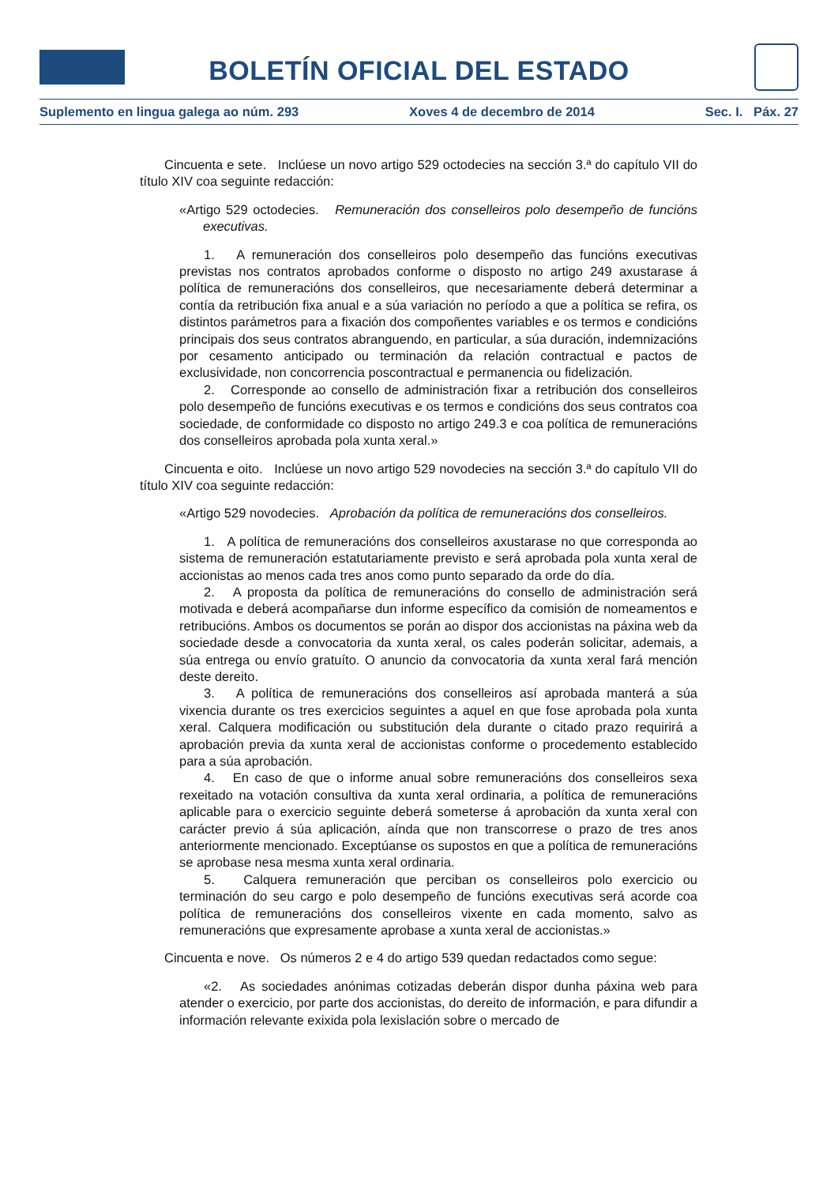BOLETÍN OFICIAL DEL ESTADO
Suplemento en lingua galega ao núm. 293 Xoves 4 de decembro de 2014 Sec. I. Páx. 27
Cincuenta e sete. Inclúese un novo artigo 529 octodecies na sección 3.ª do capítulo VII do título XIV coa seguinte redacción:
«Artigo 529 octodecies. Remuneración dos conselleiros polo desempeño de funcións executivas.
1. A remuneración dos conselleiros polo desempeño das funcións executivas previstas nos contratos aprobados conforme o disposto no artigo 249 axustarase á política de remuneracións dos conselleiros, que necesariamente deberá determinar a contía da retribución fixa anual e a súa variación no período a que a política se refira, os distintos parámetros para a fixación dos compoñentes variables e os termos e condicións principais dos seus contratos abranguendo, en particular, a súa duración, indemnizacións por cesamento anticipado ou terminación da relación contractual e pactos de exclusividade, non concorrencia poscontractual e permanencia ou fidelización.
2. Corresponde ao consello de administración fixar a retribución dos conselleiros polo desempeño de funcións executivas e os termos e condicións dos seus contratos coa sociedade, de conformidade co disposto no artigo 249.3 e coa política de remuneracións dos conselleiros aprobada pola xunta xeral.»
Cincuenta e oito. Inclúese un novo artigo 529 novodecies na sección 3.ª do capítulo VII do título XIV coa seguinte redacción:
«Artigo 529 novodecies. Aprobación da política de remuneracións dos conselleiros.
1. A política de remuneracións dos conselleiros axustarase no que corresponda ao sistema de remuneración estatutariamente previsto e será aprobada pola xunta xeral de accionistas ao menos cada tres anos como punto separado da orde do día.
2. A proposta da política de remuneracións do consello de administración será motivada e deberá acompañarse dun informe específico da comisión de nomeamentos e retribucións. Ambos os documentos se porán ao dispor dos accionistas na páxina web da sociedade desde a convocatoria da xunta xeral, os cales poderán solicitar, ademais, a súa entrega ou envío gratuíto. O anuncio da convocatoria da xunta xeral fará mención deste dereito.
3. A política de remuneracións dos conselleiros así aprobada manterá a súa vixencia durante os tres exercicios seguintes a aquel en que fose aprobada pola xunta xeral. Calquera modificación ou substitución dela durante o citado prazo requirirá a aprobación previa da xunta xeral de accionistas conforme o procedemento establecido para a súa aprobación.
4. En caso de que o informe anual sobre remuneracións dos conselleiros sexa rexeitado na votación consultiva da xunta xeral ordinaria, a política de remuneracións aplicable para o exercicio seguinte deberá someterse á aprobación da xunta xeral con carácter previo á súa aplicación, aínda que non transcorrese o prazo de tres anos anteriormente mencionado. Exceptúanse os supostos en que a política de remuneracións se aprobase nesa mesma xunta xeral ordinaria.
5. Calquera remuneración que perciban os conselleiros polo exercicio ou terminación do seu cargo e polo desempeño de funcións executivas será acorde coa política de remuneracións dos conselleiros vixente en cada momento, salvo as remuneracións que expresamente aprobase a xunta xeral de accionistas.»
Cincuenta e nove. Os números 2 e 4 do artigo 539 quedan redactados como segue:
«2. As sociedades anónimas cotizadas deberán dispor dunha páxina web para atender o exercicio, por parte dos accionistas, do dereito de información, e para difundir a información relevante exixida pola lexislación sobre o mercado de